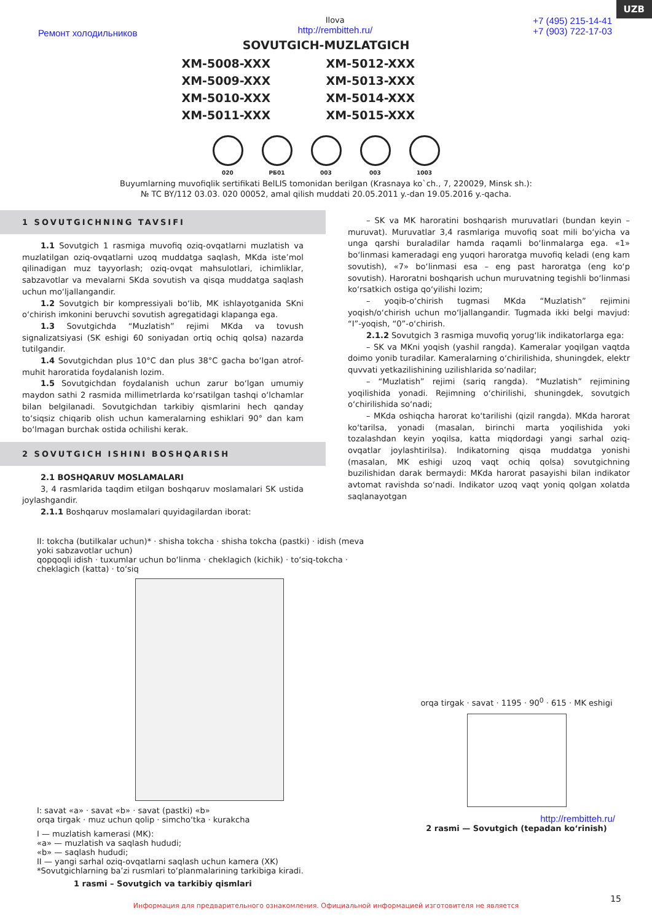UZB
Ремонт холодильников
Ilova
http://rembitteh.ru/
+7 (495) 215-14-41
+7 (903) 722-17-03
SOVUTGICH-MUZLATGICH
XM-5008-XXX XM-5012-XXX XM-5009-XXX XM-5013-XXX XM-5010-XXX XM-5014-XXX XM-5011-XXX XM-5015-XXX
020 РБ01 003 003 1003
Buyumlarning muvofiqlik sertifikati BelLIS tomonidan berilgan (Krasnaya ko`ch., 7, 220029, Minsk sh.):
№ TC BY/112 03.03. 020 00052, amal qilish muddati 20.05.2011 y.-dan 19.05.2016 y.-qacha.
1 SOVUTGICHNING TAVSIFI
1.1 Sovutgich 1 rasmiga muvofiq oziq-ovqatlarni muzlatish va muzlatilgan oziq-ovqatlarni uzoq muddatga saqlash, MKda iste’mol qilinadigan muz tayyorlash; oziq-ovqat mahsulotlari, ichimliklar, sabzavotlar va mevalarni SKda sovutish va qisqa muddatga saqlash uchun mo‘ljallangandir.
1.2 Sovutgich bir kompressiyali bo‘lib, MK ishlayotganida SKni o‘chirish imkonini beruvchi sovutish agregatidagi klapanga ega.
1.3 Sovutgichda “Muzlatish” rejimi MKda va tovush signalizatsiyasi (SK eshigi 60 soniyadan ortiq ochiq qolsa) nazarda tutilgandir.
1.4 Sovutgichdan plus 10°C dan plus 38°C gacha bo‘lgan atrof-muhit haroratida foydalanish lozim.
1.5 Sovutgichdan foydalanish uchun zarur bo‘lgan umumiy maydon sathi 2 rasmida millimetrlarda ko‘rsatilgan tashqi o‘lchamlar bilan belgilanadi. Sovutgichdan tarkibiy qismlarini hech qanday to‘siqsiz chiqarib olish uchun kameralarning eshiklari 90° dan kam bo‘lmagan burchak ostida ochilishi kerak.
2 SOVUTGICH ISHINI BOSHQARISH
2.1 BOSHQARUV MOSLAMALARI
3, 4 rasmlarida taqdim etilgan boshqaruv moslamalari SK ustida joylashgandir.
2.1.1 Boshqaruv moslamalari quyidagilardan iborat:
– SK va MK haroratini boshqarish muruvatlari (bundan keyin – muruvat). Muruvatlar 3,4 rasmlariga muvofiq soat mili bo‘yicha va unga qarshi buraladilar hamda raqamli bo‘linmalarga ega. «1» bo‘linmasi kameradagi eng yuqori haroratga muvofiq keladi (eng kam sovutish), «7» bo‘linmasi esa – eng past haroratga (eng ko‘p sovutish). Haroratni boshqarish uchun muruvatning tegishli bo‘linmasi ko‘rsatkich ostiga qo‘yilishi lozim;
– yoqib-o‘chirish tugmasi MKda “Muzlatish” rejimini yoqish/o‘chirish uchun mo‘ljallangandir. Tugmada ikki belgi mavjud: “I”-yoqish, “0”-o‘chirish.
2.1.2 Sovutgich 3 rasmiga muvofiq yorug‘lik indikatorlarga ega:
– SK va MKni yoqish (yashil rangda). Kameralar yoqilgan vaqtda doimo yonib turadilar. Kameralarning o‘chirilishida, shuningdek, elektr quvvati yetkazilishining uzilishlarida so‘nadilar;
– “Muzlatish” rejimi (sariq rangda). “Muzlatish” rejimining yoqilishida yonadi. Rejimning o‘chirilishi, shuningdek, sovutgich o‘chirilishida so‘nadi;
– MKda oshiqcha harorat ko‘tarilishi (qizil rangda). MKda harorat ko‘tarilsa, yonadi (masalan, birinchi marta yoqilishida yoki tozalashdan keyin yoqilsa, katta miqdordagi yangi sarhal oziq-ovqatlar joylashtirilsa). Indikatorning qisqa muddatga yonishi (masalan, MK eshigi uzoq vaqt ochiq qolsa) sovutgichning buzilishidan darak bermaydi: MKda harorat pasayishi bilan indikator avtomat ravishda so‘nadi. Indikator uzoq vaqt yoniq qolgan xolatda saqlanayotgan
II: tokcha (butilkalar uchun)* · shisha tokcha · shisha tokcha (pastki) · idish (meva yoki sabzavotlar uchun)
qopqoqli idish · tuxumlar uchun bo‘linma · cheklagich (kichik) · to‘siq-tokcha · cheklagich (katta) · to‘siq
I: savat «a» · savat «b» · savat (pastki) «b»
orqa tirgak · muz uchun qolip · simcho‘tka · kurakcha
I — muzlatish kamerasi (MK):
«a» — muzlatish va saqlash hududi;
«b» — saqlash hududi;
II — yangi sarhal oziq-ovqatlarni saqlash uchun kamera (XK)
*Sovutgichlarning ba’zi rusmlari to‘planmalarining tarkibiga kiradi.
1 rasmi – Sovutgich va tarkibiy qismlari
orqa tirgak · savat · 1195 · 90<sup>0</sup> · 615 · MK eshigi
http://rembitteh.ru/
2 rasmi — Sovutgich (tepadan ko‘rinish)
15
Информация для предварительного ознакомления. Официальной информацией изготовителя не является